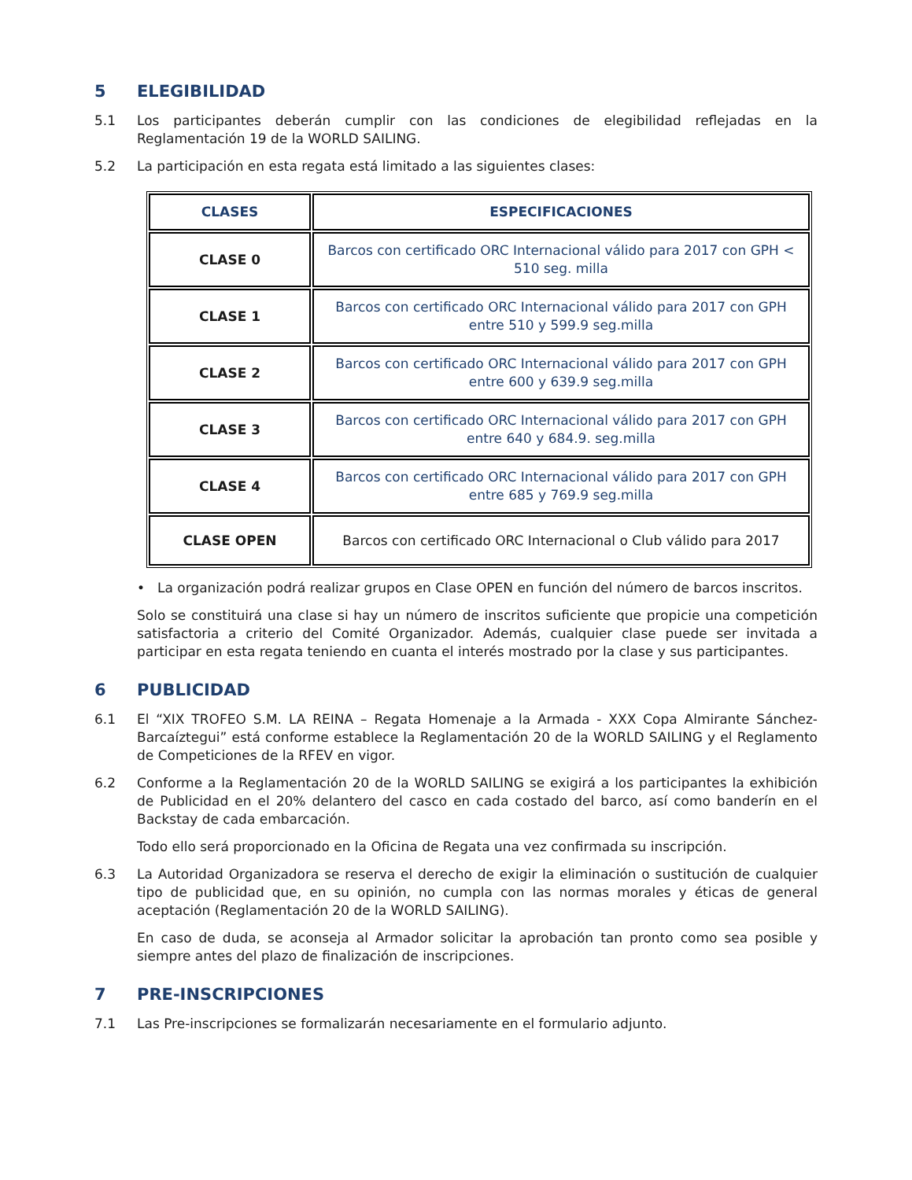5 ELEGIBILIDAD
5.1 Los participantes deberán cumplir con las condiciones de elegibilidad reflejadas en la Reglamentación 19 de la WORLD SAILING.
5.2 La participación en esta regata está limitado a las siguientes clases:
| CLASES | ESPECIFICACIONES |
| --- | --- |
| CLASE 0 | Barcos con certificado ORC Internacional válido para 2017 con GPH < 510 seg. milla |
| CLASE 1 | Barcos con certificado ORC Internacional válido para 2017 con GPH entre 510 y 599.9 seg.milla |
| CLASE 2 | Barcos con certificado ORC Internacional válido para 2017 con GPH entre 600 y 639.9 seg.milla |
| CLASE 3 | Barcos con certificado ORC Internacional válido para 2017 con GPH entre 640 y 684.9. seg.milla |
| CLASE 4 | Barcos con certificado ORC Internacional válido para 2017 con GPH entre 685 y 769.9 seg.milla |
| CLASE OPEN | Barcos con certificado ORC Internacional o Club válido para 2017 |
• La organización podrá realizar grupos en Clase OPEN en función del número de barcos inscritos.
Solo se constituirá una clase si hay un número de inscritos suficiente que propicie una competición satisfactoria a criterio del Comité Organizador. Además, cualquier clase puede ser invitada a participar en esta regata teniendo en cuanta el interés mostrado por la clase y sus participantes.
6 PUBLICIDAD
6.1 El “XIX TROFEO S.M. LA REINA – Regata Homenaje a la Armada - XXX Copa Almirante Sánchez-Barcaíztegui” está conforme establece la Reglamentación 20 de la WORLD SAILING y el Reglamento de Competiciones de la RFEV en vigor.
6.2 Conforme a la Reglamentación 20 de la WORLD SAILING se exigirá a los participantes la exhibición de Publicidad en el 20% delantero del casco en cada costado del barco, así como banderín en el Backstay de cada embarcación.
Todo ello será proporcionado en la Oficina de Regata una vez confirmada su inscripción.
6.3 La Autoridad Organizadora se reserva el derecho de exigir la eliminación o sustitución de cualquier tipo de publicidad que, en su opinión, no cumpla con las normas morales y éticas de general aceptación (Reglamentación 20 de la WORLD SAILING).
En caso de duda, se aconseja al Armador solicitar la aprobación tan pronto como sea posible y siempre antes del plazo de finalización de inscripciones.
7 PRE-INSCRIPCIONES
7.1 Las Pre-inscripciones se formalizarán necesariamente en el formulario adjunto.